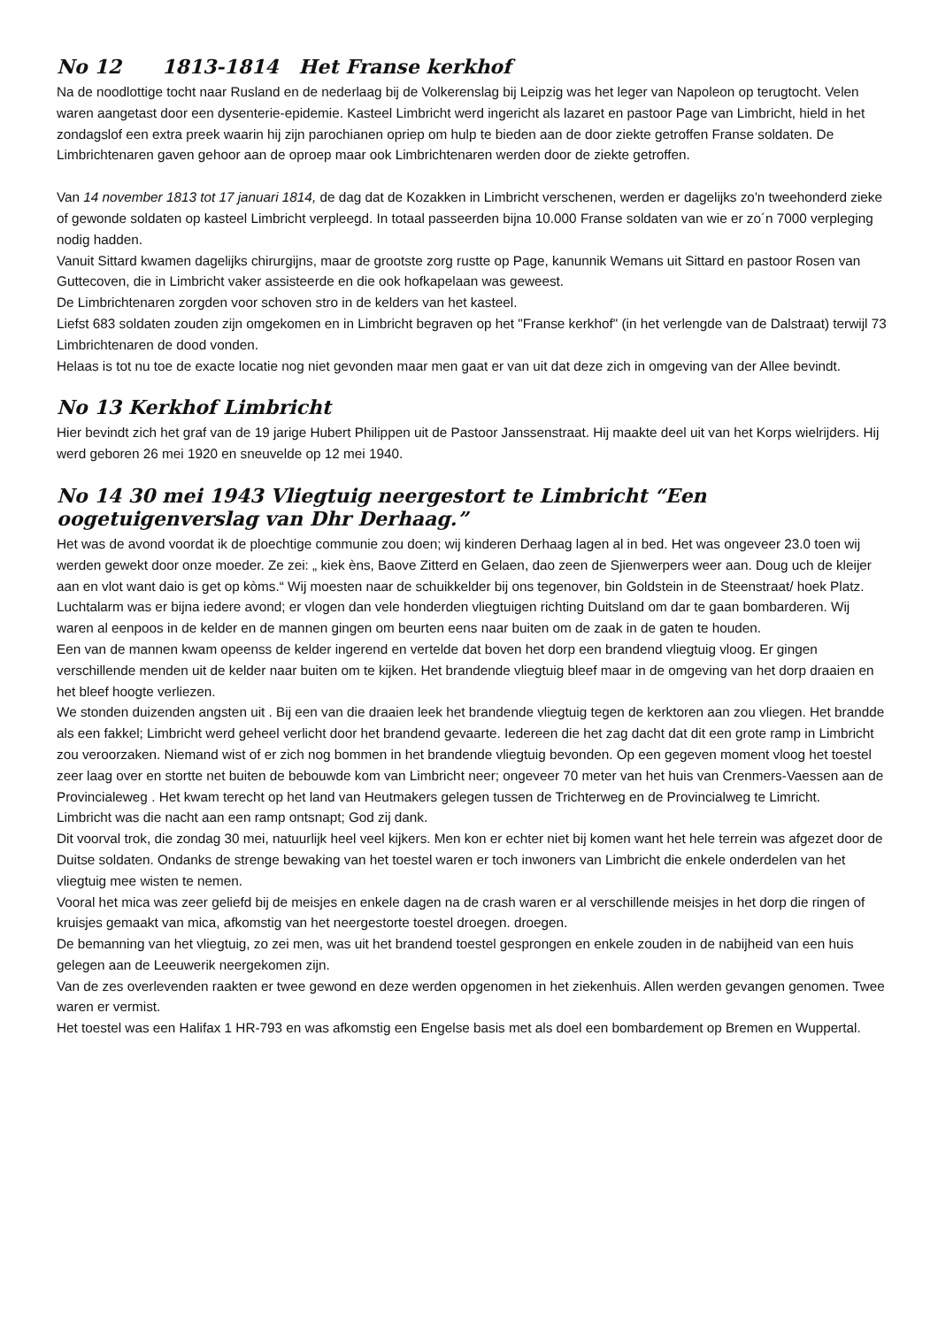No 12 1813-1814 Het Franse kerkhof
Na de noodlottige tocht naar Rusland en de nederlaag bij de Volkerenslag bij Leipzig was het leger van Napoleon op terugtocht. Velen waren aangetast door een dysenterie-epidemie. Kasteel Limbricht werd ingericht als lazaret en pastoor Page van Limbricht, hield in het zondagslof een extra preek waarin hij zijn parochianen opriep om hulp te bieden aan de door ziekte getroffen Franse soldaten. De Limbrichtenaren gaven gehoor aan de oproep maar ook Limbrichtenaren werden door de ziekte getroffen.
Van 14 november 1813 tot 17 januari 1814, de dag dat de Kozakken in Limbricht verschenen, werden er dagelijks zo'n tweehonderd zieke of gewonde soldaten op kasteel Limbricht verpleegd. In totaal passeerden bijna 10.000 Franse soldaten van wie er zo´n 7000 verpleging nodig hadden.
Vanuit Sittard kwamen dagelijks chirurgijns, maar de grootste zorg rustte op Page, kanunnik Wemans uit Sittard en pastoor Rosen van Guttecoven, die in Limbricht vaker assisteerde en die ook hofkapelaan was geweest.
De Limbrichtenaren zorgden voor schoven stro in de kelders van het kasteel.
Liefst 683 soldaten zouden zijn omgekomen en in Limbricht begraven op het "Franse kerkhof" (in het verlengde van de Dalstraat) terwijl 73 Limbrichtenaren de dood vonden.
Helaas is tot nu toe de exacte locatie nog niet gevonden maar men gaat er van uit dat deze zich in omgeving van der Allee bevindt.
No 13 Kerkhof Limbricht
Hier bevindt zich het graf van de 19 jarige Hubert Philippen uit de Pastoor Janssenstraat. Hij maakte deel uit van het Korps wielrijders. Hij werd geboren 26 mei 1920 en sneuvelde op 12 mei 1940.
No 14 30 mei 1943 Vliegtuig neergestort te Limbricht “Een oogetuigenverslag van Dhr Derhaag.”
Het was de avond voordat ik de ploechtige communie zou doen; wij kinderen Derhaag lagen al in bed. Het was ongeveer 23.0 toen wij werden gewekt door onze moeder. Ze zei: „ kiek èns, Baove Zitterd en Gelaen, dao zeen de Sjienwerpers weer aan. Doug uch de kleijer aan en vlot want daio is get op kòms.“ Wij moesten naar de schuikkelder bij ons tegenover, bin Goldstein in de Steenstraat/ hoek Platz.
Luchtalarm was er bijna iedere avond; er vlogen dan vele honderden vliegtuigen richting Duitsland om dar te gaan bombarderen. Wij waren al eenpoos in de kelder en de mannen gingen om beurten eens naar buiten om de zaak in de gaten te houden.
Een van de mannen kwam opeenss de kelder ingerend en vertelde dat boven het dorp een brandend vliegtuig vloog. Er gingen verschillende menden uit de kelder naar buiten om te kijken. Het brandende vliegtuig bleef maar in de omgeving van het dorp draaien en het bleef hoogte verliezen.
We stonden duizenden angsten uit . Bij een van die draaien leek het brandende vliegtuig tegen de kerktoren aan zou vliegen. Het brandde als een fakkel; Limbricht werd geheel verlicht door het brandend gevaarte. Iedereen die het zag dacht dat dit een grote ramp in Limbricht zou veroorzaken. Niemand wist of er zich nog bommen in het brandende vliegtuig bevonden. Op een gegeven moment vloog het toestel zeer laag over en stortte net buiten de bebouwde kom van Limbricht neer; ongeveer 70 meter van het huis van Crenmers-Vaessen aan de Provincialeweg . Het kwam terecht op het land van Heutmakers gelegen tussen de Trichterweg en de Provincialweg te Limricht.
Limbricht was die nacht aan een ramp ontsnapt; God zij dank.
Dit voorval trok, die zondag 30 mei, natuurlijk heel veel kijkers. Men kon er echter niet bij komen want het hele terrein was afgezet door de Duitse soldaten. Ondanks de strenge bewaking van het toestel waren er toch inwoners van Limbricht die enkele onderdelen van het vliegtuig mee wisten te nemen.
Vooral het mica was zeer geliefd bij de meisjes en enkele dagen na de crash waren er al verschillende meisjes in het dorp die ringen of kruisjes gemaakt van mica, afkomstig van het neergestorte toestel droegen. droegen.
De bemanning van het vliegtuig, zo zei men, was uit het brandend toestel gesprongen en enkele zouden in de nabijheid van een huis gelegen aan de Leeuwerik neergekomen zijn.
Van de zes overlevenden raakten er twee gewond en deze werden opgenomen in het ziekenhuis. Allen werden gevangen genomen. Twee waren er vermist.
Het toestel was een Halifax 1 HR-793 en was afkomstig een Engelse basis met als doel een bombardement op Bremen en Wuppertal.